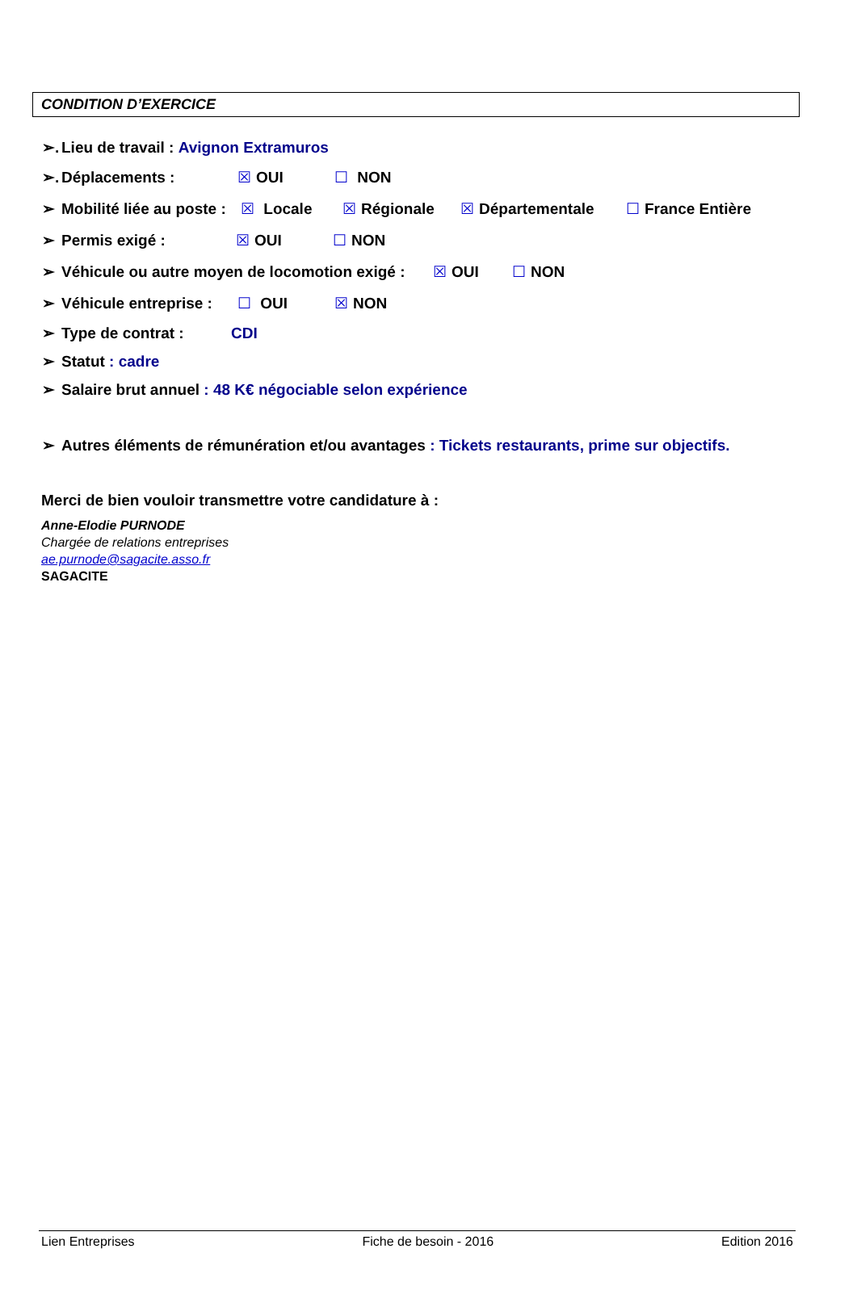CONDITION D’EXERCICE
➢. Lieu de travail : Avignon Extramuros
➢. Déplacements : ☒ OUI ☐ NON
➢ Mobilité liée au poste : ☒ Locale ☒ Régionale ☒ Départementale ☐ France Entière
➢ Permis exigé : ☒ OUI ☐ NON
➢ Véhicule ou autre moyen de locomotion exigé : ☒ OUI ☐ NON
➢ Véhicule entreprise : ☐ OUI ☒ NON
➢ Type de contrat : CDI
➢ Statut : cadre
➢ Salaire brut annuel : 48 K€ négociable selon expérience
➢ Autres éléments de rémunération et/ou avantages : Tickets restaurants, prime sur objectifs.
Merci de bien vouloir transmettre votre candidature à :
Anne-Elodie PURNODE
Chargée de relations entreprises
ae.purnode@sagacite.asso.fr
SAGACITE
Lien Entreprises Fiche de besoin - 2016 Edition 2016